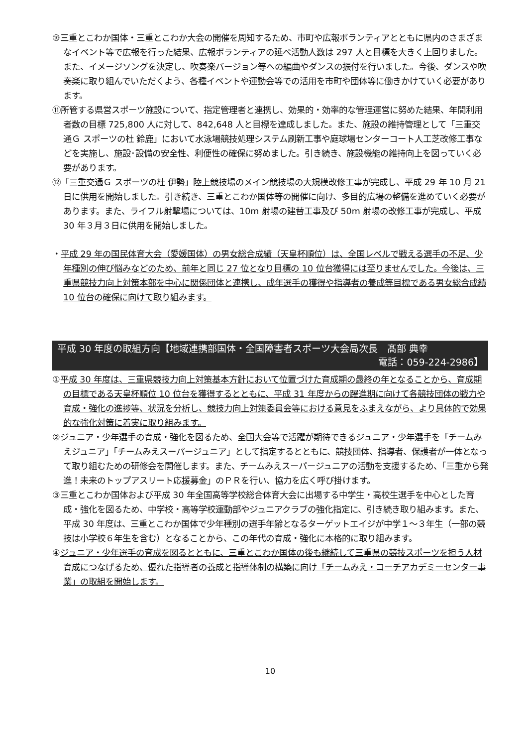⑩三重とこわか国体・三重とこわか大会の開催を周知するため、市町や広報ボランティアとともに県内のさまざまなイベント等で広報を行った結果、広報ボランティアの延べ活動人数は 297 人と目標を大きく上回りました。また、イメージソングを決定し、吹奏楽バージョン等への編曲やダンスの振付を行いました。今後、ダンスや吹奏楽に取り組んでいただくよう、各種イベントや運動会等での活用を市町や団体等に働きかけていく必要があります。
⑪所管する県営スポーツ施設について、指定管理者と連携し、効果的・効率的な管理運営に努めた結果、年間利用者数の目標 725,800 人に対して、842,648 人と目標を達成しました。また、施設の維持管理として「三重交通Ｇ スポーツの杜 鈴鹿」において水泳場競技処理システム刷新工事や庭球場センターコート人工芝改修工事などを実施し、施設･設備の安全性、利便性の確保に努めました。引き続き、施設機能の維持向上を図っていく必要があります。
⑫「三重交通Ｇ スポーツの杜 伊勢」陸上競技場のメイン競技場の大規模改修工事が完成し、平成 29 年 10 月 21 日に供用を開始しました。引き続き、三重とこわか国体等の開催に向け、多目的広場の整備を進めていく必要があります。また、ライフル射撃場については、10m 射場の建替工事及び 50m 射場の改修工事が完成し、平成 30 年３月３日に供用を開始しました。
・平成 29 年の国民体育大会（愛媛国体）の男女総合成績（天皇杯順位）は、全国レベルで戦える選手の不足、少年種別の伸び悩みなどのため、前年と同じ 27 位となり目標の 10 位台獲得には至りませんでした。今後は、三重県競技力向上対策本部を中心に関係団体と連携し、成年選手の獲得や指導者の養成等目標である男女総合成績 10 位台の確保に向けて取り組みます。
平成 30 年度の取組方向【地域連携部国体・全国障害者スポーツ大会局次長　髙部 典幸
電話：059-224-2986】
①平成 30 年度は、三重県競技力向上対策基本方針において位置づけた育成期の最終の年となることから、育成期の目標である天皇杯順位 10 位台を獲得するとともに、平成 31 年度からの躍進期に向けて各競技団体の戦力や育成・強化の進捗等、状況を分析し、競技力向上対策委員会等における意見をふまえながら、より具体的で効果的な強化対策に着実に取り組みます。
②ジュニア・少年選手の育成・強化を図るため、全国大会等で活躍が期待できるジュニア・少年選手を「チームみえジュニア」「チームみえスーパージュニア」として指定するとともに、競技団体、指導者、保護者が一体となって取り組むための研修会を開催します。また、チームみえスーパージュニアの活動を支援するため、「三重から発進！未来のトップアスリート応援募金」のＰＲを行い、協力を広く呼び掛けます。
③三重とこわか国体および平成 30 年全国高等学校総合体育大会に出場する中学生・高校生選手を中心とした育成・強化を図るため、中学校・高等学校運動部やジュニアクラブの強化指定に、引き続き取り組みます。また、平成 30 年度は、三重とこわか国体で少年種別の選手年齢となるターゲットエイジが中学１～３年生（一部の競技は小学校６年生を含む）となることから、この年代の育成・強化に本格的に取り組みます。
④ジュニア・少年選手の育成を図るとともに、三重とこわか国体の後も継続して三重県の競技スポーツを担う人材育成につなげるため、優れた指導者の養成と指導体制の構築に向け「チームみえ・コーチアカデミーセンター事業」の取組を開始します。
10